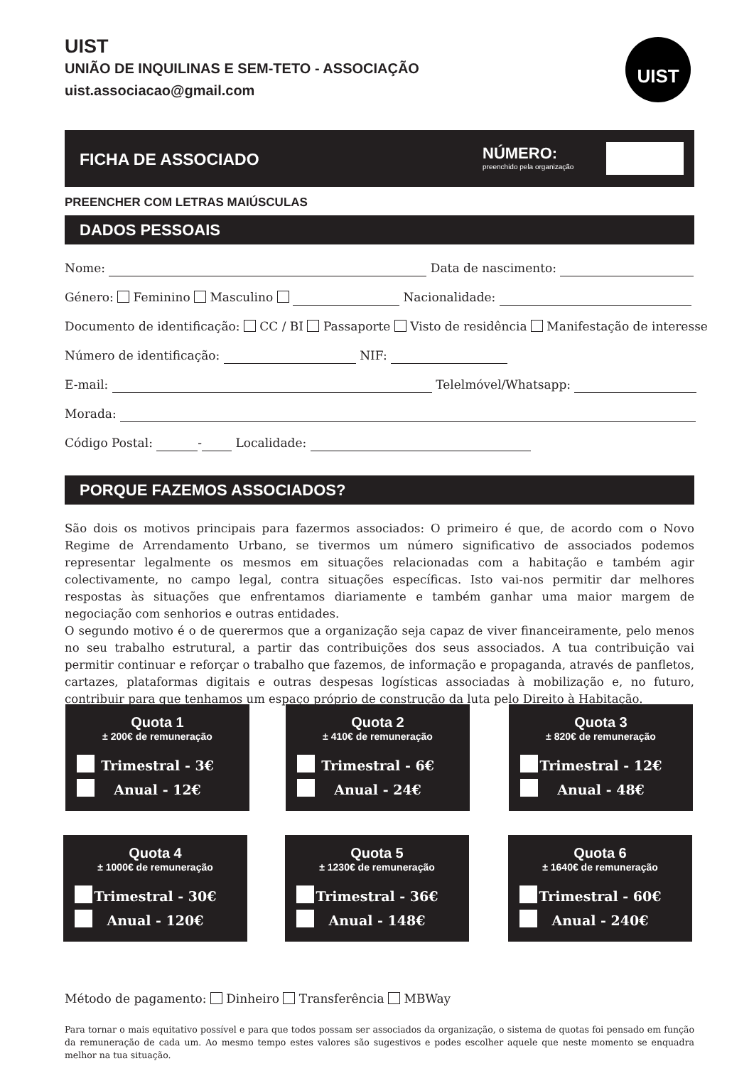UIST
UNIÃO DE INQUILINAS E SEM-TETO - ASSOCIAÇÃO
uist.associacao@gmail.com
UIST
FICHA DE ASSOCIADO
NÚMERO:
preenchido pela organização
PREENCHER COM LETRAS MAIÚSCULAS
DADOS PESSOAIS
Nome: Data de nascimento:
Género: Feminino Masculino Nacionalidade:
Documento de identificação: CC / BI Passaporte Visto de residência Manifestação de interesse
Número de identificação: NIF:
E-mail: Telelmóvel/Whatsapp:
Morada:
Código Postal: - Localidade:
PORQUE FAZEMOS ASSOCIADOS?
São dois os motivos principais para fazermos associados: O primeiro é que, de acordo com o Novo Regime de Arrendamento Urbano, se tivermos um número significativo de associados podemos representar legalmente os mesmos em situações relacionadas com a habitação e também agir colectivamente, no campo legal, contra situações específicas. Isto vai-nos permitir dar melhores respostas às situações que enfrentamos diariamente e também ganhar uma maior margem de negociação com senhorios e outras entidades.
O segundo motivo é o de querermos que a organização seja capaz de viver financeiramente, pelo menos no seu trabalho estrutural, a partir das contribuições dos seus associados. A tua contribuição vai permitir continuar e reforçar o trabalho que fazemos, de informação e propaganda, através de panfletos, cartazes, plataformas digitais e outras despesas logísticas associadas à mobilização e, no futuro, contribuir para que tenhamos um espaço próprio de construção da luta pelo Direito à Habitação.
Quota 1
± 200€ de remuneração
Trimestral - 3€
Anual - 12€
Quota 2
± 410€ de remuneração
Trimestral - 6€
Anual - 24€
Quota 3
± 820€ de remuneração
Trimestral - 12€
Anual - 48€
Quota 4
± 1000€ de remuneração
Trimestral - 30€
Anual - 120€
Quota 5
± 1230€ de remuneração
Trimestral - 36€
Anual - 148€
Quota 6
± 1640€ de remuneração
Trimestral - 60€
Anual - 240€
Método de pagamento: Dinheiro Transferência MBWay
Para tornar o mais equitativo possível e para que todos possam ser associados da organização, o sistema de quotas foi pensado em função da remuneração de cada um. Ao mesmo tempo estes valores são sugestivos e podes escolher aquele que neste momento se enquadra melhor na tua situação.